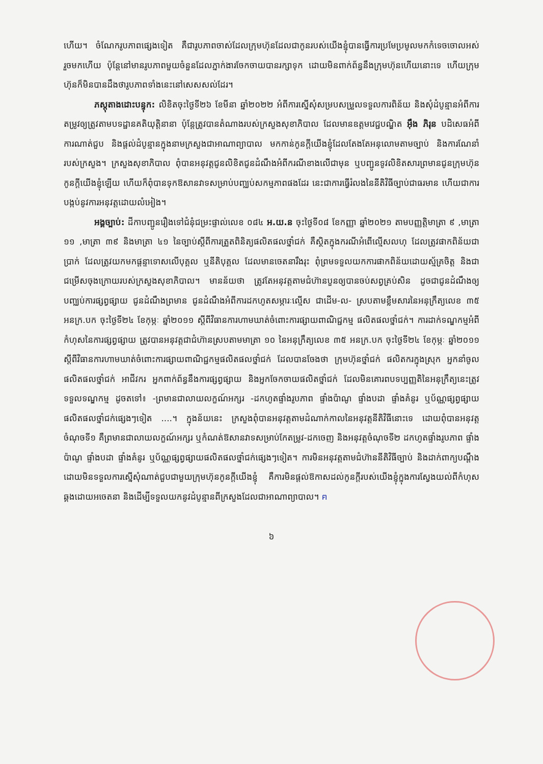ហើយ។ ចំណែករូបភាពផ្សេងទៀត គឺជារូបភាពចាស់ដែលក្រុមហ៊ុនដែលជាកូនរបស់យើងខ្ញុំបានធ្វើការប្រមែប្រមូលមកកំទេចចោលអស់រួចមកហើយ ប៉ុន្តែនៅមានរូបភាពមួយចំនួនដែលភ្នាក់ងារចែកចាយបានរក្សាទុក ដោយមិនពាក់ព័ន្ធនឹងក្រុមហ៊ុនហើយនោះទេ ហើយក្រុមហ៊ុនក៏មិនបានដឹងថារូបភាពទាំងនេះនៅសេសសល់ដែរ។
ភស្តុតាងដោះបន្ទុក: លិខិតចុះថ្ងៃទី២៦ ខែមីនា ឆ្នាំ២០២២ អំពីការស្នើសុំសម្របសម្រួលទទួលការពិន័យ និងសុំដំបូន្មានអំពីការតម្រូវឲ្យត្រូវតាមបទដ្ឋានគតិយុត្តិនានា ប៉ុន្តែត្រូវបានតំណាងរបស់ក្រសួងសុខាភិបាល ដែលមានឧត្តមវេជ្ជបណ្ឌិត អ៊ឹង ភិរុន បដិសេធអំពីការណាត់ជួប និងផ្តល់ដំបូន្មានក្នុងនាមក្រសួងជាអាណាព្យាបាល មកកាន់កូនក្តីយើងខ្ញុំដែលតែងតែអនុលោមតាមច្បាប់ និងការណែនាំរបស់ក្រសួង។ ក្រសួងសុខាភិបាល ពុំបានអនុវត្តជូនលិខិតជូនដំណឹងអំពីករណីខាងលើជាមុន ឬបញ្ជូនទូវលិខិតសារព្រមានជូនក្រុមហ៊ុនកូនក្តីយើងខ្ញុំឡើយ ហើយក៏ពុំបានទុកឱសានវាទសម្រាប់បញ្ឈប់សកម្មភាពផងដែរ នេះជាការធ្វើរំលងនៃនីតិវិធីច្បាប់ជាធរមាន ហើយជាការបង្កប់នូវការអនុវត្តដោយលំអៀង។
អង្គច្បាប់: ដីកាបញ្ជូនរឿងទៅជំនុំជម្រះផ្ទាល់លេខ ០៨៤ អ.យ.ន ចុះថ្ងៃទី០៨ ខែកញ្ញា ឆ្នាំ២០២១ តាមបញ្ញត្តិមាត្រា ៩ ,មាត្រា ១១ ,មាត្រា ៣៩ និងមាត្រា ៤១ នៃច្បាប់ស្តីពីការត្រួតពិនិត្យផលិតផលថ្នាំជក់ គឺស្ថិតក្នុងករណីអំពើល្មើសលហុ ដែលត្រូវផាកពិន័យជាប្រាក់ ដែលត្រូវយកមកផ្តន្ទាទោសលើបុគ្គល ឬនីតិបុគ្គល ដែលមានចេតនារឹងរុះ ពុំព្រមទទួលយកការផាកពិន័យដោយស្ម័គ្រចិត្ត និងជាជម្រើសចុងក្រោយរបស់ក្រសួងសុខាភិបាល។ មានន័យថា ត្រូវតែអនុវត្តតាមជំហ៊ានបួនឲ្យបានចប់សព្វគ្រប់សិន ដូចជាជូនដំណឹងឲ្យបញ្ឈប់ការផ្សព្វផ្សាយ ជូនដំណឹងព្រមាន ជូនដំណឹងអំពីការដកហូតសម្ភារៈល្មើស ជាដើម-ល- ស្របតាមខ្លឹមសារនៃអនុក្រឹត្យលេខ ៣៥ អនក្រ.បក ចុះថ្ងៃទី២៤ ខែកុម្ភៈ ឆ្នាំ២០១១ ស្តីពីវិធានការហាមឃាត់ចំពោះការផ្សាយពាណិជ្ជកម្ម ផលិតផលថ្នាំជក់។ ការដាក់ទណ្ឌកម្មអំពីកំហុសនៃការផ្សព្វផ្សាយ ត្រូវបានអនុវត្តជាជំហ៊ានស្របតាមមាត្រា ១០ នៃអនុក្រឹត្យលេខ ៣៥ អនក្រ.បក ចុះថ្ងៃទី២៤ ខែកុម្ភៈ ឆ្នាំ២០១១ ស្តីពីវិធានការហាមឃាត់ចំពោះការផ្សាយពាណិជ្ជកម្មផលិតផលថ្នាំជក់ ដែលបានចែងថា ក្រុមហ៊ុនថ្នាំជក់ ផលិតករក្នុងស្រុក អ្នកនាំចូលផលិតផលថ្នាំជក់ អាជីវករ អ្នកពាក់ព័ន្ធនឹងការផ្សព្វផ្សាយ និងអ្នកចែកចាយផលិតថ្នាំជក់ ដែលមិនគោរពបទប្បញ្ញតិនៃអនុក្រឹត្យនេះត្រូវទទួលទណ្ឌកម្ម ដូចតទៅ៖ -ព្រមានជាលាយលក្ខណ៍អក្សរ -ដកហូតផ្ទាំងរូបភាព ផ្ទាំងប៉ាណូ ផ្ទាំងបដា ផ្ទាំងគំនូរ ឬប័ណ្ណផ្សព្វផ្សាយផលិតផលថ្នាំជក់ផ្សេងៗទៀត ....។ ក្នុងន័យនេះ ក្រសួងពុំបានអនុវត្តតាមដំណាក់កាលនៃអនុវត្តនីតិវិធីនោះទេ ដោយពុំបានអនុវត្តចំណុចទី១ គឺព្រមានជាលាយលក្ខណ៍អក្សរ ឬកំណត់ឱសានវាទសម្រាប់កែតម្រូវ-ដកចេញ និងអនុវត្តចំណុចទី២ ដកហូតផ្ទាំងរូបភាព ផ្ទាំងប៉ាណូ ផ្ទាំងបដា ផ្ទាំងគំនូរ ឬប័ណ្ណផ្សព្វផ្សាយផលិតផលថ្នាំជក់ផ្សេងៗទៀត។ ការមិនអនុវត្តតាមជំហ៊ាននីតិវិធីច្បាប់ និងដាក់ពាក្យបណ្តឹង ដោយមិនទទួលការស្នើសុំណាត់ជួបជាមួយក្រុមហ៊ុនកូនក្តីយើងខ្ញុំ គឺការមិនផ្តល់ឱកាសដល់កូនក្តីរបស់យើងខ្ញុំក្នុងការស្វែងយល់ពីកំហុសឆ្គងដោយអចេតនា និងដើម្បីទទួលយកនូវដំបូន្មានពីក្រសួងដែលជាអាណាព្យាបាល។ ฅ
៦